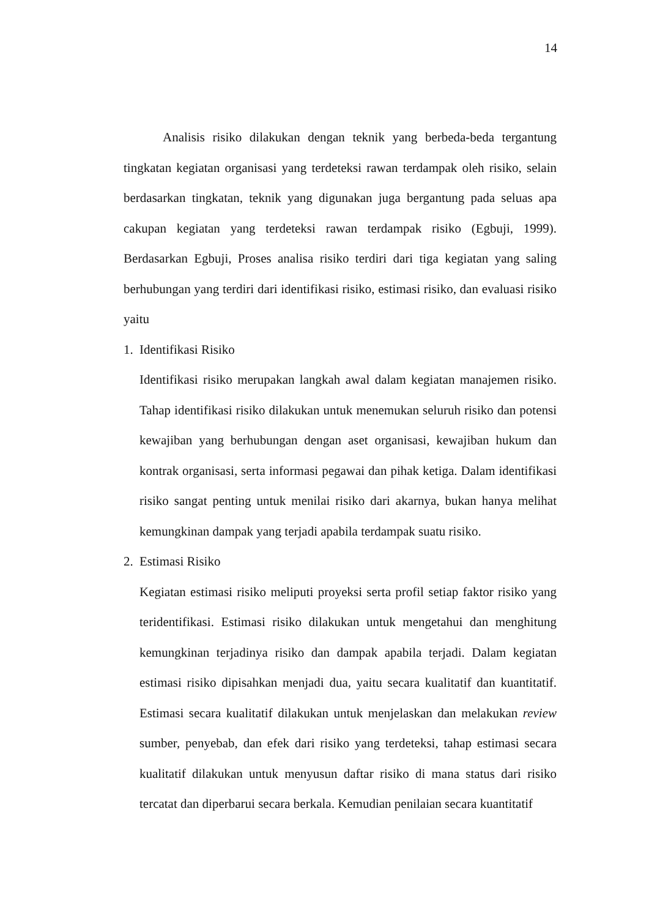14
Analisis risiko dilakukan dengan teknik yang berbeda-beda tergantung tingkatan kegiatan organisasi yang terdeteksi rawan terdampak oleh risiko, selain berdasarkan tingkatan, teknik yang digunakan juga bergantung pada seluas apa cakupan kegiatan yang terdeteksi rawan terdampak risiko (Egbuji, 1999). Berdasarkan Egbuji, Proses analisa risiko terdiri dari tiga kegiatan yang saling berhubungan yang terdiri dari identifikasi risiko, estimasi risiko, dan evaluasi risiko yaitu
1. Identifikasi Risiko
Identifikasi risiko merupakan langkah awal dalam kegiatan manajemen risiko. Tahap identifikasi risiko dilakukan untuk menemukan seluruh risiko dan potensi kewajiban yang berhubungan dengan aset organisasi, kewajiban hukum dan kontrak organisasi, serta informasi pegawai dan pihak ketiga. Dalam identifikasi risiko sangat penting untuk menilai risiko dari akarnya, bukan hanya melihat kemungkinan dampak yang terjadi apabila terdampak suatu risiko.
2. Estimasi Risiko
Kegiatan estimasi risiko meliputi proyeksi serta profil setiap faktor risiko yang teridentifikasi. Estimasi risiko dilakukan untuk mengetahui dan menghitung kemungkinan terjadinya risiko dan dampak apabila terjadi. Dalam kegiatan estimasi risiko dipisahkan menjadi dua, yaitu secara kualitatif dan kuantitatif. Estimasi secara kualitatif dilakukan untuk menjelaskan dan melakukan review sumber, penyebab, dan efek dari risiko yang terdeteksi, tahap estimasi secara kualitatif dilakukan untuk menyusun daftar risiko di mana status dari risiko tercatat dan diperbarui secara berkala. Kemudian penilaian secara kuantitatif